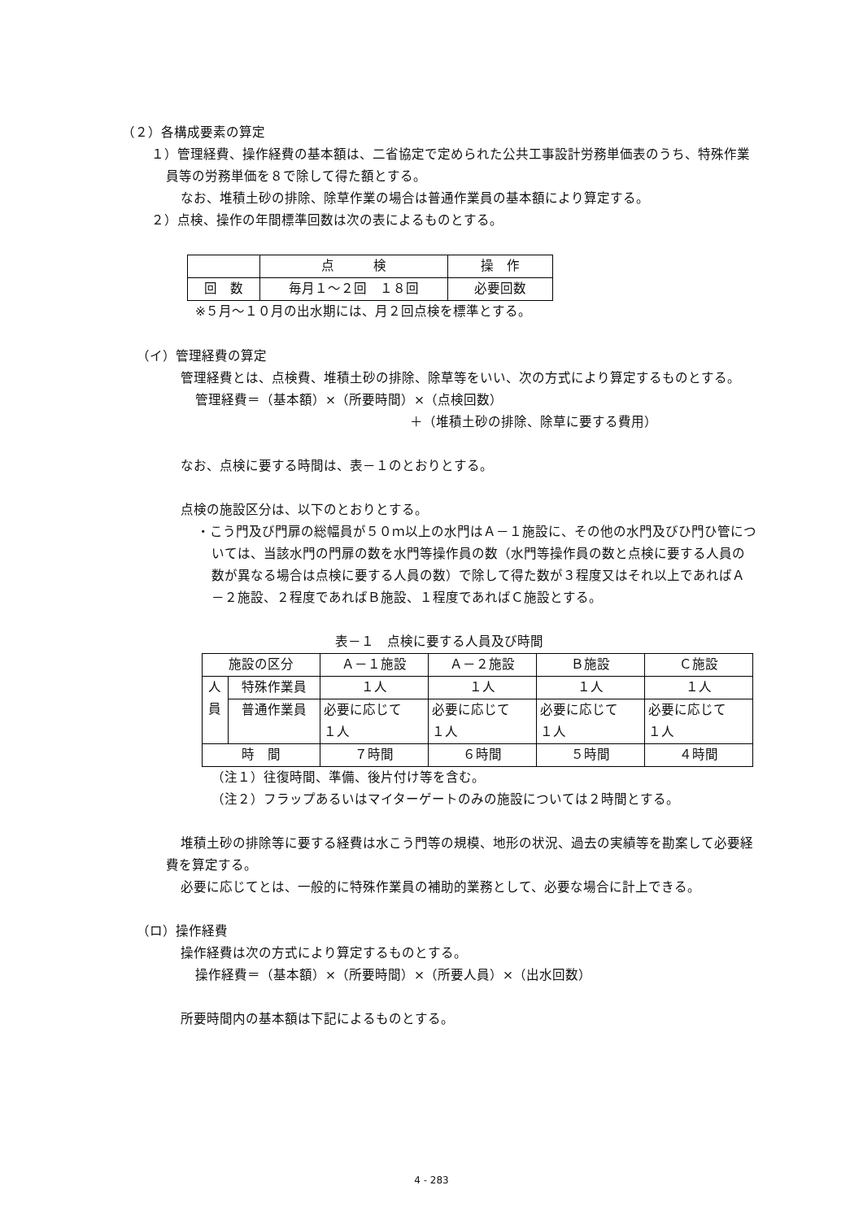（２）各構成要素の算定
１）管理経費、操作経費の基本額は、二省協定で定められた公共工事設計労務単価表のうち、特殊作業員等の労務単価を８で除して得た額とする。
なお、堆積土砂の排除、除草作業の場合は普通作業員の基本額により算定する。
２）点検、操作の年間標準回数は次の表によるものとする。
| | 点 検 | 操 作 |
| --- | --- | --- |
| 回 数 | 毎月１～２回 １８回 | 必要回数 |
※５月～１０月の出水期には、月２回点検を標準とする。
（イ）管理経費の算定
管理経費とは、点検費、堆積土砂の排除、除草等をいい、次の方式により算定するものとする。
管理経費＝（基本額）×（所要時間）×（点検回数）
＋（堆積土砂の排除、除草に要する費用）
なお、点検に要する時間は、表－１のとおりとする。
点検の施設区分は、以下のとおりとする。
・こう門及び門扉の総幅員が５０ｍ以上の水門はＡ－１施設に、その他の水門及びひ門ひ管については、当該水門の門扉の数を水門等操作員の数（水門等操作員の数と点検に要する人員の数が異なる場合は点検に要する人員の数）で除して得た数が３程度又はそれ以上であればＡ－２施設、２程度であればＢ施設、１程度であればＣ施設とする。
表－１　点検に要する人員及び時間
| 施設の区分 | | Ａ－１施設 | Ａ－２施設 | Ｂ施設 | Ｃ施設 |
| --- | --- | --- | --- | --- | --- |
| 人 員 | 特殊作業員 | １人 | １人 | １人 | １人 |
| | 普通作業員 | 必要に応じて １人 | 必要に応じて １人 | 必要に応じて １人 | 必要に応じて １人 |
| 時 間 | | ７時間 | ６時間 | ５時間 | ４時間 |
（注１）往復時間、準備、後片付け等を含む。
（注２）フラップあるいはマイターゲートのみの施設については２時間とする。
堆積土砂の排除等に要する経費は水こう門等の規模、地形の状況、過去の実績等を勘案して必要経費を算定する。
必要に応じてとは、一般的に特殊作業員の補助的業務として、必要な場合に計上できる。
（ロ）操作経費
操作経費は次の方式により算定するものとする。
操作経費＝（基本額）×（所要時間）×（所要人員）×（出水回数）
所要時間内の基本額は下記によるものとする。
4 - 283